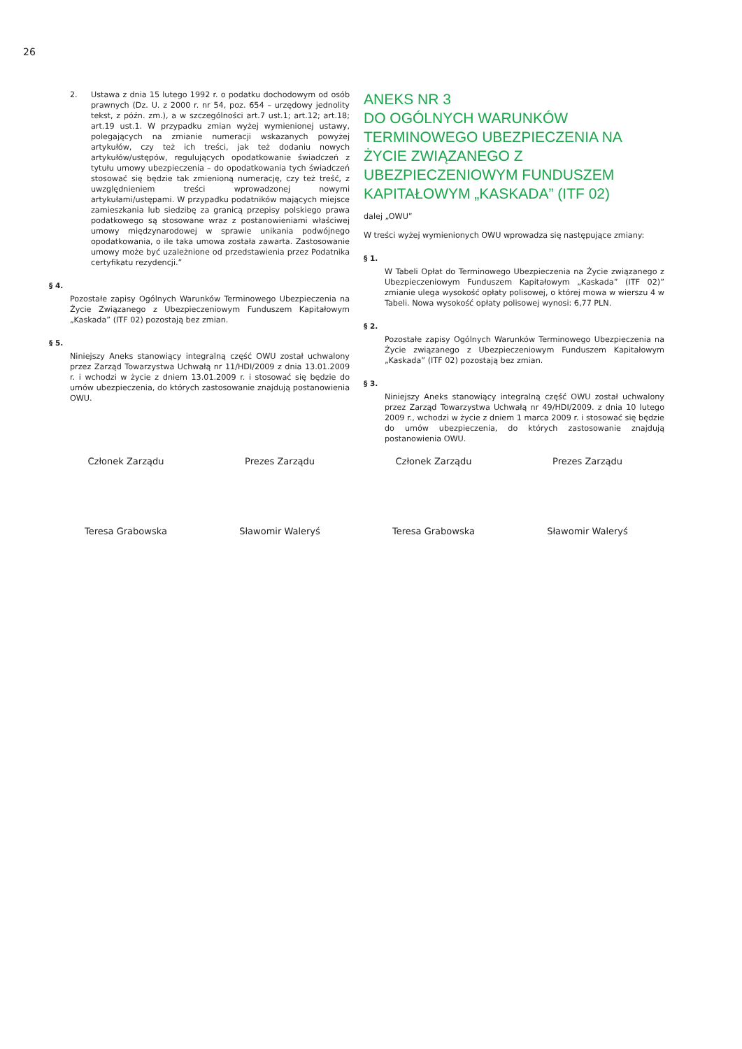26
2. Ustawa z dnia 15 lutego 1992 r. o podatku dochodowym od osób prawnych (Dz. U. z 2000 r. nr 54, poz. 654 – urzędowy jednolity tekst, z późn. zm.), a w szczególności art.7 ust.1; art.12; art.18; art.19 ust.1. W przypadku zmian wyżej wymienionej ustawy, polegających na zmianie numeracji wskazanych powyżej artykułów, czy też ich treści, jak też dodaniu nowych artykułów/ustępów, regulujących opodatkowanie świadczeń z tytułu umowy ubezpieczenia – do opodatkowania tych świadczeń stosować się będzie tak zmienioną numerację, czy też treść, z uwzględnieniem treści wprowadzonej nowymi artykułami/ustępami. W przypadku podatników mających miejsce zamieszkania lub siedzibę za granicą przepisy polskiego prawa podatkowego są stosowane wraz z postanowieniami właściwej umowy międzynarodowej w sprawie unikania podwójnego opodatkowania, o ile taka umowa została zawarta. Zastosowanie umowy może być uzależnione od przedstawienia przez Podatnika certyfikatu rezydencji.”
§ 4.
Pozostałe zapisy Ogólnych Warunków Terminowego Ubezpieczenia na Życie Związanego z Ubezpieczeniowym Funduszem Kapitałowym „Kaskada” (ITF 02) pozostają bez zmian.
§ 5.
Niniejszy Aneks stanowiący integralną część OWU został uchwalony przez Zarząd Towarzystwa Uchwałą nr 11/HDI/2009 z dnia 13.01.2009 r. i wchodzi w życie z dniem 13.01.2009 r. i stosować się będzie do umów ubezpieczenia, do których zastosowanie znajdują postanowienia OWU.
ANEKS NR 3
DO OGÓLNYCH WARUNKÓW TERMINOWEGO UBEZPIECZENIA NA ŻYCIE ZWIĄZANEGO Z UBEZPIECZENIOWYM FUNDUSZEM KAPITAŁOWYM „KASKADA” (ITF 02)
dalej „OWU”
W treści wyżej wymienionych OWU wprowadza się następujące zmiany:
§ 1.
W Tabeli Opłat do Terminowego Ubezpieczenia na Życie związanego z Ubezpieczeniowym Funduszem Kapitałowym „Kaskada” (ITF 02)” zmianie ulega wysokość opłaty polisowej, o której mowa w wierszu 4 w Tabeli. Nowa wysokość opłaty polisowej wynosi: 6,77 PLN.
§ 2.
Pozostałe zapisy Ogólnych Warunków Terminowego Ubezpieczenia na Życie związanego z Ubezpieczeniowym Funduszem Kapitałowym „Kaskada” (ITF 02) pozostają bez zmian.
§ 3.
Niniejszy Aneks stanowiący integralną część OWU został uchwalony przez Zarząd Towarzystwa Uchwałą nr 49/HDI/2009. z dnia 10 lutego 2009 r., wchodzi w życie z dniem 1 marca 2009 r. i stosować się będzie do umów ubezpieczenia, do których zastosowanie znajdują postanowienia OWU.
Członek Zarządu
Teresa Grabowska
Prezes Zarządu
Sławomir Waleryś
Członek Zarządu
Teresa Grabowska
Prezes Zarządu
Sławomir Waleryś